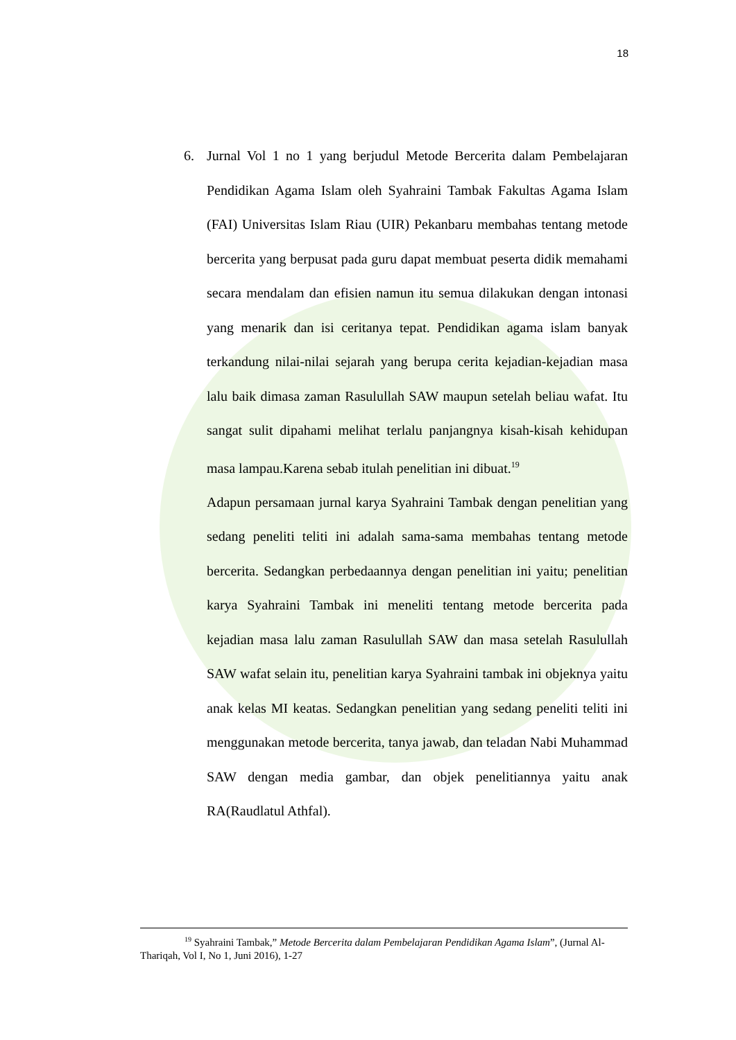18
6. Jurnal Vol 1 no 1 yang berjudul Metode Bercerita dalam Pembelajaran Pendidikan Agama Islam oleh Syahraini Tambak Fakultas Agama Islam (FAI) Universitas Islam Riau (UIR) Pekanbaru membahas tentang metode bercerita yang berpusat pada guru dapat membuat peserta didik memahami secara mendalam dan efisien namun itu semua dilakukan dengan intonasi yang menarik dan isi ceritanya tepat. Pendidikan agama islam banyak terkandung nilai-nilai sejarah yang berupa cerita kejadian-kejadian masa lalu baik dimasa zaman Rasulullah SAW maupun setelah beliau wafat. Itu sangat sulit dipahami melihat terlalu panjangnya kisah-kisah kehidupan masa lampau.Karena sebab itulah penelitian ini dibuat.<sup>19</sup>
Adapun persamaan jurnal karya Syahraini Tambak dengan penelitian yang sedang peneliti teliti ini adalah sama-sama membahas tentang metode bercerita. Sedangkan perbedaannya dengan penelitian ini yaitu; penelitian karya Syahraini Tambak ini meneliti tentang metode bercerita pada kejadian masa lalu zaman Rasulullah SAW dan masa setelah Rasulullah SAW wafat selain itu, penelitian karya Syahraini tambak ini objeknya yaitu anak kelas MI keatas. Sedangkan penelitian yang sedang peneliti teliti ini menggunakan metode bercerita, tanya jawab, dan teladan Nabi Muhammad SAW dengan media gambar, dan objek penelitiannya yaitu anak RA(Raudlatul Athfal).
<sup>19</sup> Syahraini Tambak,” Metode Bercerita dalam Pembelajaran Pendidikan Agama Islam”, (Jurnal Al-Thariqah, Vol I, No 1, Juni 2016), 1-27